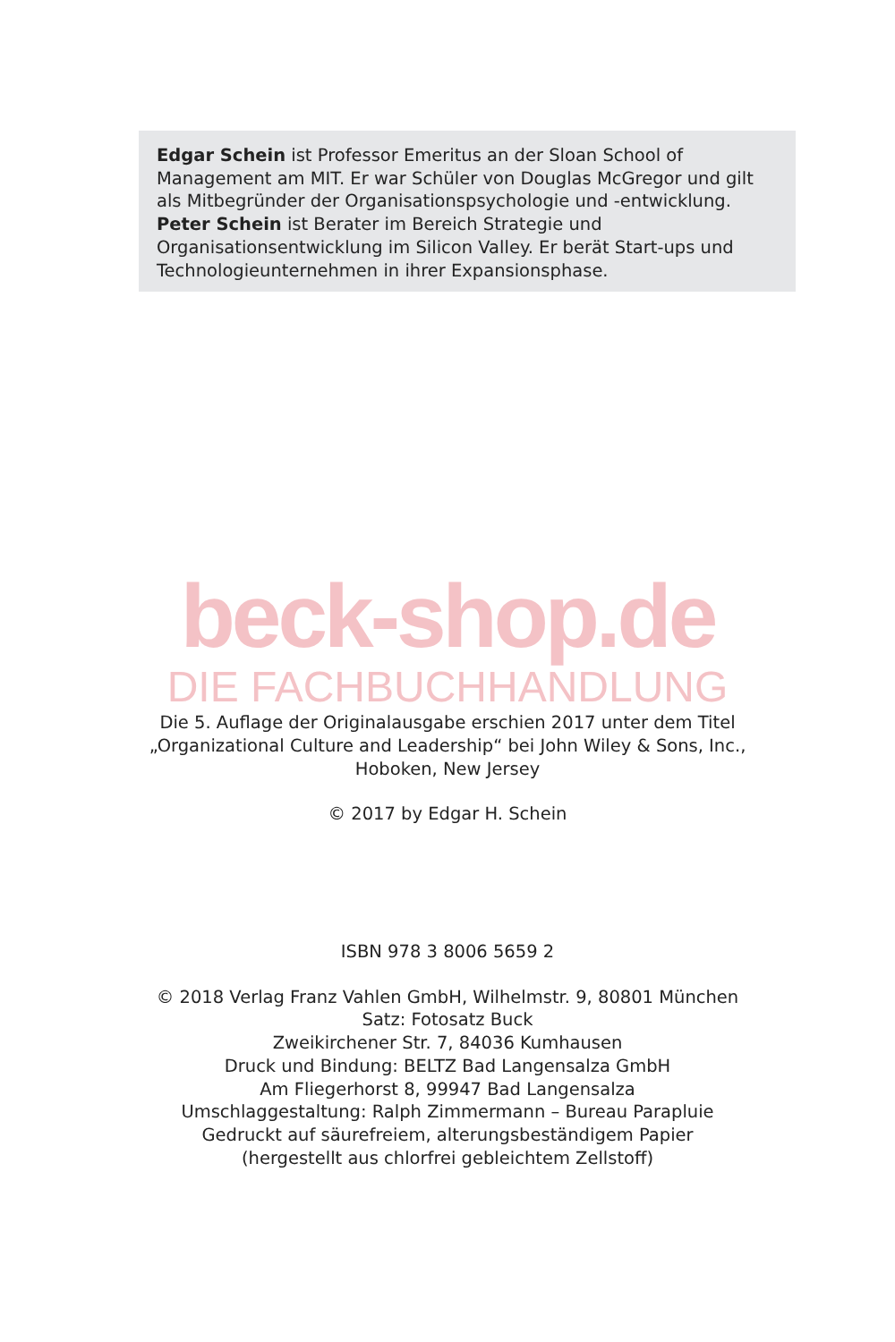Edgar Schein ist Professor Emeritus an der Sloan School of Management am MIT. Er war Schüler von Douglas McGregor und gilt als Mitbegründer der Organisationspsychologie und -entwicklung. Peter Schein ist Berater im Bereich Strategie und Organisationsentwicklung im Silicon Valley. Er berät Start-ups und Technologieunternehmen in ihrer Expansionsphase.
beck-shop.de
DIE FACHBUCHHANDLUNG
Die 5. Auflage der Originalausgabe erschien 2017 unter dem Titel
„Organizational Culture and Leadership“ bei John Wiley & Sons, Inc.,
Hoboken, New Jersey
© 2017 by Edgar H. Schein
ISBN 978 3 8006 5659 2
© 2018 Verlag Franz Vahlen GmbH, Wilhelmstr. 9, 80801 München
Satz: Fotosatz Buck
Zweikirchener Str. 7, 84036 Kumhausen
Druck und Bindung: BELTZ Bad Langensalza GmbH
Am Fliegerhorst 8, 99947 Bad Langensalza
Umschlaggestaltung: Ralph Zimmermann – Bureau Parapluie
Gedruckt auf säurefreiem, alterungsbeständigem Papier
(hergestellt aus chlorfrei gebleichtem Zellstoff)